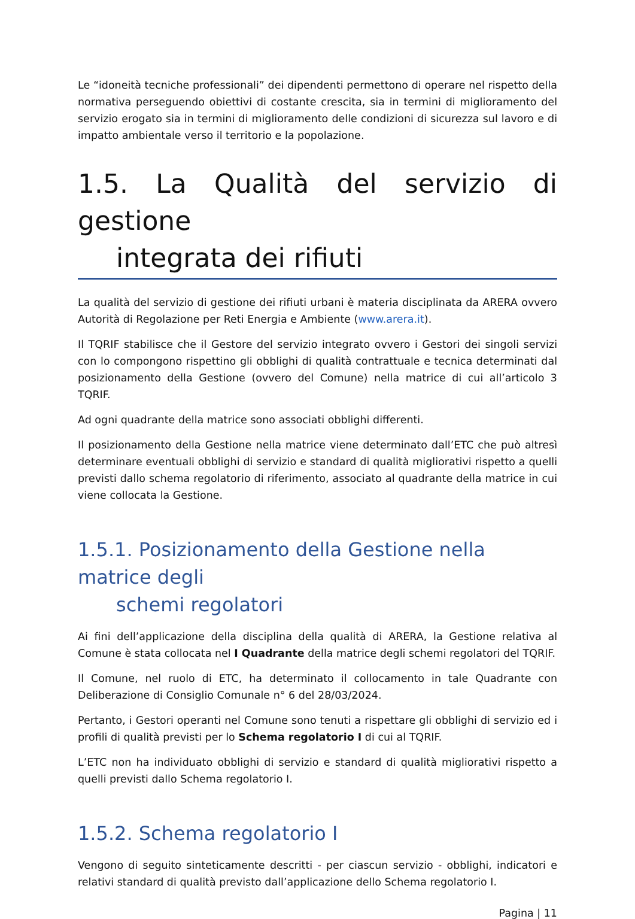Le “idoneità tecniche professionali” dei dipendenti permettono di operare nel rispetto della normativa perseguendo obiettivi di costante crescita, sia in termini di miglioramento del servizio erogato sia in termini di miglioramento delle condizioni di sicurezza sul lavoro e di impatto ambientale verso il territorio e la popolazione.
1.5. La Qualità del servizio di gestione
integrata dei rifiuti
La qualità del servizio di gestione dei rifiuti urbani è materia disciplinata da ARERA ovvero Autorità di Regolazione per Reti Energia e Ambiente (www.arera.it).
Il TQRIF stabilisce che il Gestore del servizio integrato ovvero i Gestori dei singoli servizi con lo compongono rispettino gli obblighi di qualità contrattuale e tecnica determinati dal posizionamento della Gestione (ovvero del Comune) nella matrice di cui all’articolo 3 TQRIF.
Ad ogni quadrante della matrice sono associati obblighi differenti.
Il posizionamento della Gestione nella matrice viene determinato dall’ETC che può altresì determinare eventuali obblighi di servizio e standard di qualità migliorativi rispetto a quelli previsti dallo schema regolatorio di riferimento, associato al quadrante della matrice in cui viene collocata la Gestione.
1.5.1. Posizionamento della Gestione nella matrice degli
schemi regolatori
Ai fini dell’applicazione della disciplina della qualità di ARERA, la Gestione relativa al Comune è stata collocata nel I Quadrante della matrice degli schemi regolatori del TQRIF.
Il Comune, nel ruolo di ETC, ha determinato il collocamento in tale Quadrante con Deliberazione di Consiglio Comunale n° 6 del 28/03/2024.
Pertanto, i Gestori operanti nel Comune sono tenuti a rispettare gli obblighi di servizio ed i profili di qualità previsti per lo Schema regolatorio I di cui al TQRIF.
L’ETC non ha individuato obblighi di servizio e standard di qualità migliorativi rispetto a quelli previsti dallo Schema regolatorio I.
1.5.2. Schema regolatorio I
Vengono di seguito sinteticamente descritti - per ciascun servizio - obblighi, indicatori e relativi standard di qualità previsto dall’applicazione dello Schema regolatorio I.
Pagina | 11